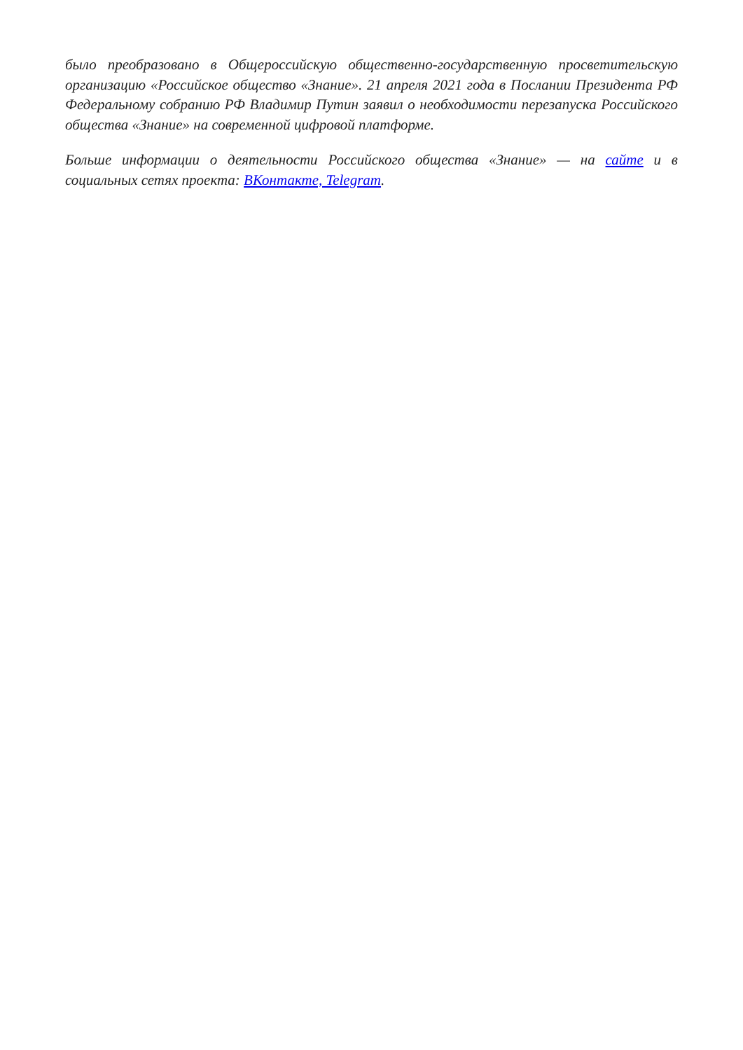было преобразовано в Общероссийскую общественно-государственную просветительскую организацию «Российское общество «Знание». 21 апреля 2021 года в Послании Президента РФ Федеральному собранию РФ Владимир Путин заявил о необходимости перезапуска Российского общества «Знание» на современной цифровой платформе.
Больше информации о деятельности Российского общества «Знание» — на сайте и в социальных сетях проекта: ВКонтакте, Telegram.